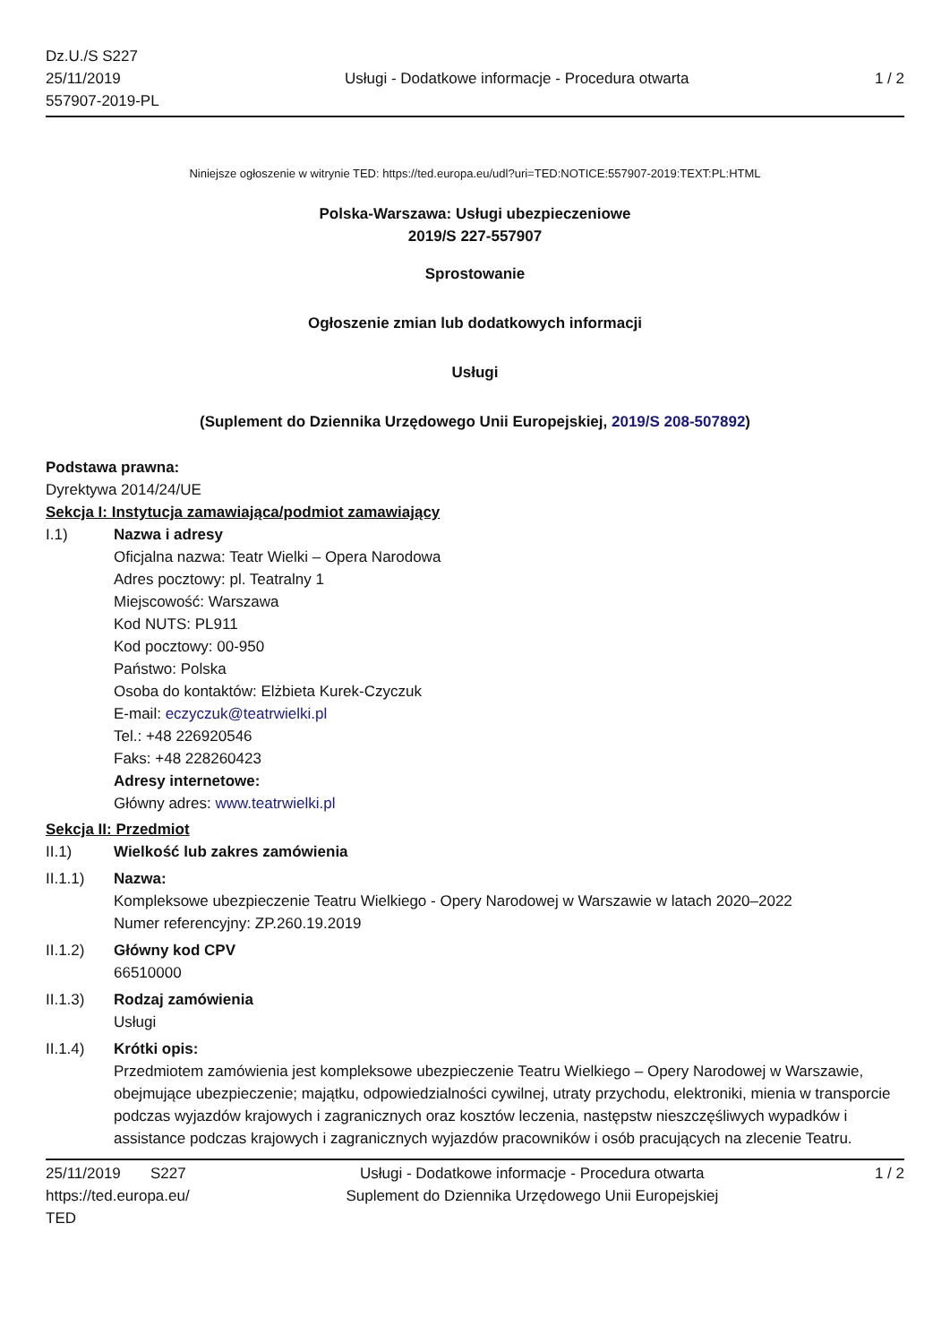Dz.U./S S227
25/11/2019
557907-2019-PL
Usługi - Dodatkowe informacje - Procedura otwarta
1 / 2
Niniejsze ogłoszenie w witrynie TED: https://ted.europa.eu/udl?uri=TED:NOTICE:557907-2019:TEXT:PL:HTML
Polska-Warszawa: Usługi ubezpieczeniowe
2019/S 227-557907
Sprostowanie
Ogłoszenie zmian lub dodatkowych informacji
Usługi
(Suplement do Dziennika Urzędowego Unii Europejskiej, 2019/S 208-507892)
Podstawa prawna:
Dyrektywa 2014/24/UE
Sekcja I: Instytucja zamawiająca/podmiot zamawiający
I.1) Nazwa i adresy
Oficjalna nazwa: Teatr Wielki – Opera Narodowa
Adres pocztowy: pl. Teatralny 1
Miejscowość: Warszawa
Kod NUTS: PL911
Kod pocztowy: 00-950
Państwo: Polska
Osoba do kontaktów: Elżbieta Kurek-Czyczuk
E-mail: eczyczuk@teatrwielki.pl
Tel.: +48 226920546
Faks: +48 228260423
Adresy internetowe:
Główny adres: www.teatrwielki.pl
Sekcja II: Przedmiot
II.1) Wielkość lub zakres zamówienia
II.1.1) Nazwa:
Kompleksowe ubezpieczenie Teatru Wielkiego - Opery Narodowej w Warszawie w latach 2020–2022
Numer referencyjny: ZP.260.19.2019
II.1.2) Główny kod CPV
66510000
II.1.3) Rodzaj zamówienia
Usługi
II.1.4) Krótki opis:
Przedmiotem zamówienia jest kompleksowe ubezpieczenie Teatru Wielkiego – Opery Narodowej w Warszawie, obejmujące ubezpieczenie; majątku, odpowiedzialności cywilnej, utraty przychodu, elektroniki, mienia w transporcie podczas wyjazdów krajowych i zagranicznych oraz kosztów leczenia, następstw nieszczęśliwych wypadków i assistance podczas krajowych i zagranicznych wyjazdów pracowników i osób pracujących na zlecenie Teatru.
25/11/2019 S227
https://ted.europa.eu/
TED
Usługi - Dodatkowe informacje - Procedura otwarta
Suplement do Dziennika Urzędowego Unii Europejskiej
1 / 2